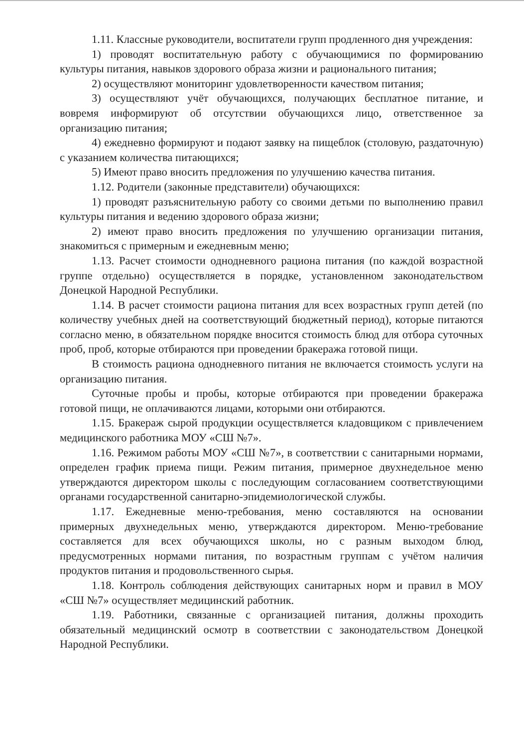1.11. Классные руководители, воспитатели групп продленного дня учреждения:
1) проводят воспитательную работу с обучающимися по формированию культуры питания, навыков здорового образа жизни и рационального питания;
2) осуществляют мониторинг удовлетворенности качеством питания;
3) осуществляют учёт обучающихся, получающих бесплатное питание, и вовремя информируют об отсутствии обучающихся лицо, ответственное за организацию питания;
4) ежедневно формируют и подают заявку на пищеблок (столовую, раздаточную) с указанием количества питающихся;
5) Имеют право вносить предложения по улучшению качества питания.
1.12. Родители (законные представители) обучающихся:
1) проводят разъяснительную работу со своими детьми по выполнению правил культуры питания и ведению здорового образа жизни;
2) имеют право вносить предложения по улучшению организации питания, знакомиться с примерным и ежедневным меню;
1.13. Расчет стоимости однодневного рациона питания (по каждой возрастной группе отдельно) осуществляется в порядке, установленном законодательством Донецкой Народной Республики.
1.14. В расчет стоимости рациона питания для всех возрастных групп детей (по количеству учебных дней на соответствующий бюджетный период), которые питаются согласно меню, в обязательном порядке вносится стоимость блюд для отбора суточных проб, проб, которые отбираются при проведении бракеража готовой пищи.
В стоимость рациона однодневного питания не включается стоимость услуги на организацию питания.
Суточные пробы и пробы, которые отбираются при проведении бракеража готовой пищи, не оплачиваются лицами, которыми они отбираются.
1.15. Бракераж сырой продукции осуществляется кладовщиком с привлечением медицинского работника МОУ «СШ №7».
1.16. Режимом работы МОУ «СШ №7», в соответствии с санитарными нормами, определен график приема пищи. Режим питания, примерное двухнедельное меню утверждаются директором школы с последующим согласованием соответствующими органами государственной санитарно-эпидемиологической службы.
1.17. Ежедневные меню-требования, меню составляются на основании примерных двухнедельных меню, утверждаются директором. Меню-требование составляется для всех обучающихся школы, но с разным выходом блюд, предусмотренных нормами питания, по возрастным группам с учётом наличия продуктов питания и продовольственного сырья.
1.18. Контроль соблюдения действующих санитарных норм и правил в МОУ «СШ №7» осуществляет медицинский работник.
1.19. Работники, связанные с организацией питания, должны проходить обязательный медицинский осмотр в соответствии с законодательством Донецкой Народной Республики.